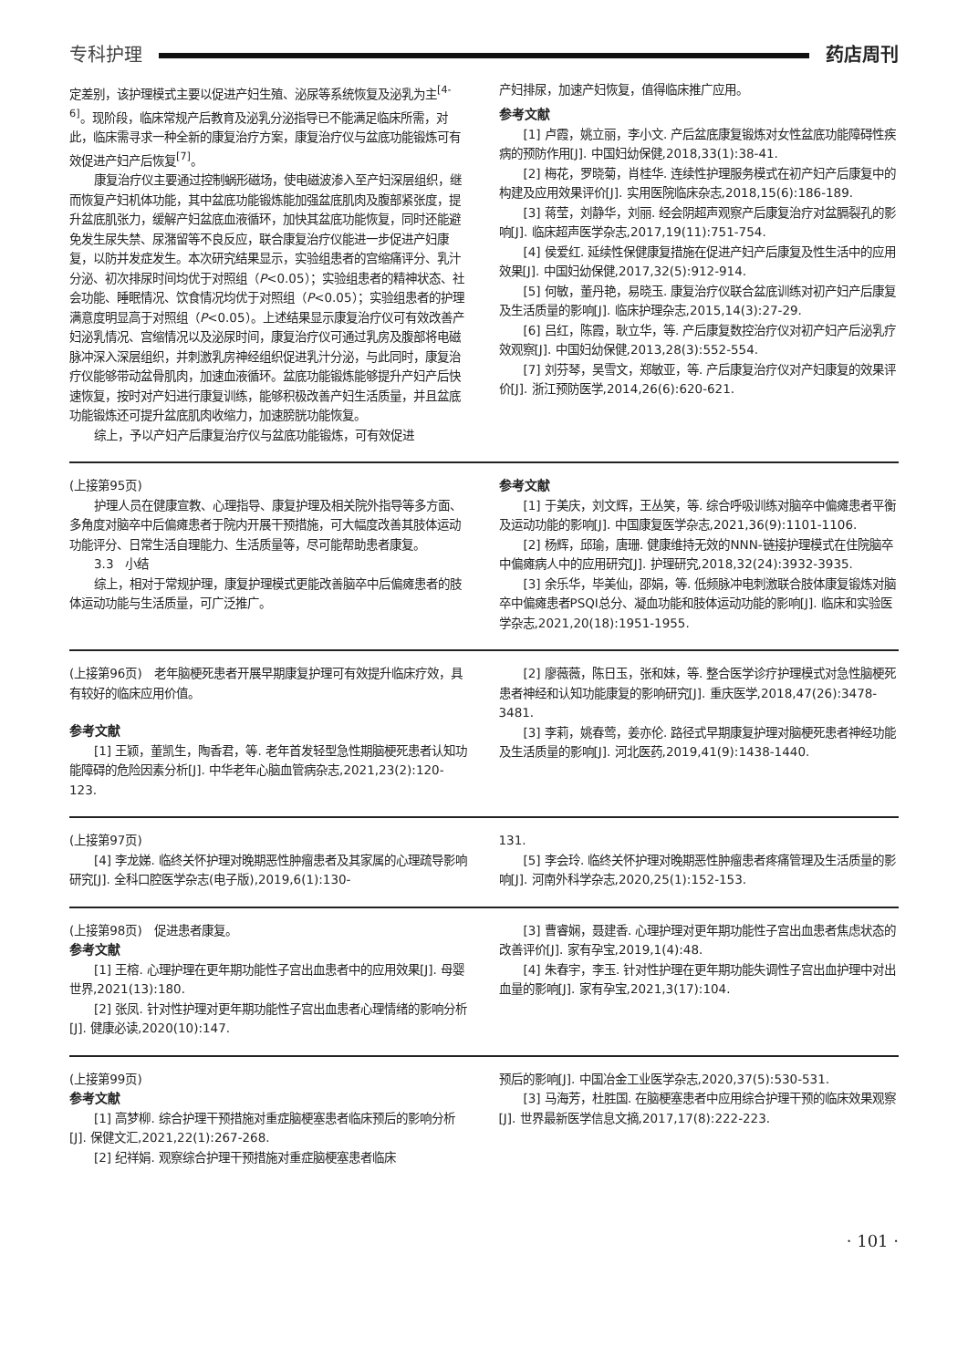专科护理 药店周刊
定差别，该护理模式主要以促进产妇生殖、泌尿等系统恢复及泌乳为主<sup>[4-6]</sup>。现阶段，临床常规产后教育及泌乳分泌指导已不能满足临床所需，对此，临床需寻求一种全新的康复治疗方案，康复治疗仪与盆底功能锻炼可有效促进产妇产后恢复<sup>[7]</sup>。
康复治疗仪主要通过控制蜗形磁场，使电磁波渗入至产妇深层组织，继而恢复产妇机体功能，其中盆底功能锻炼能加强盆底肌肉及腹部紧张度，提升盆底肌张力，缓解产妇盆底血液循环，加快其盆底功能恢复，同时还能避免发生尿失禁、尿潴留等不良反应，联合康复治疗仪能进一步促进产妇康复，以防并发症发生。本次研究结果显示，实验组患者的宫缩痛评分、乳汁分泌、初次排尿时间均优于对照组（P<0.05）；实验组患者的精神状态、社会功能、睡眠情况、饮食情况均优于对照组（P<0.05）；实验组患者的护理满意度明显高于对照组（P<0.05）。上述结果显示康复治疗仪可有效改善产妇泌乳情况、宫缩情况以及泌尿时间，康复治疗仪可通过乳房及腹部将电磁脉冲深入深层组织，并刺激乳房神经组织促进乳汁分泌，与此同时，康复治疗仪能够带动盆骨肌肉，加速血液循环。盆底功能锻炼能够提升产妇产后快速恢复，按时对产妇进行康复训练，能够积极改善产妇生活质量，并且盆底功能锻炼还可提升盆底肌肉收缩力，加速膀胱功能恢复。
综上，予以产妇产后康复治疗仪与盆底功能锻炼，可有效促进
产妇排尿，加速产妇恢复，值得临床推广应用。
参考文献
[1] 卢霞，姚立丽，李小文. 产后盆底康复锻炼对女性盆底功能障碍性疾病的预防作用[J]. 中国妇幼保健,2018,33(1):38-41.
[2] 梅花，罗晓菊，肖桂华. 连续性护理服务模式在初产妇产后康复中的构建及应用效果评价[J]. 实用医院临床杂志,2018,15(6):186-189.
[3] 蒋莹，刘静华，刘丽. 经会阴超声观察产后康复治疗对盆膈裂孔的影响[J]. 临床超声医学杂志,2017,19(11):751-754.
[4] 侯爱红. 延续性保健康复措施在促进产妇产后康复及性生活中的应用效果[J]. 中国妇幼保健,2017,32(5):912-914.
[5] 何敏，董丹艳，易晓玉. 康复治疗仪联合盆底训练对初产妇产后康复及生活质量的影响[J]. 临床护理杂志,2015,14(3):27-29.
[6] 吕红，陈霞，耿立华，等. 产后康复数控治疗仪对初产妇产后泌乳疗效观察[J]. 中国妇幼保健,2013,28(3):552-554.
[7] 刘芬琴，吴雪文，郑敏亚，等. 产后康复治疗仪对产妇康复的效果评价[J]. 浙江预防医学,2014,26(6):620-621.
(上接第95页)
护理人员在健康宣教、心理指导、康复护理及相关院外指导等多方面、多角度对脑卒中后偏瘫患者于院内开展干预措施，可大幅度改善其肢体运动功能评分、日常生活自理能力、生活质量等，尽可能帮助患者康复。
3.3　小结
综上，相对于常规护理，康复护理模式更能改善脑卒中后偏瘫患者的肢体运动功能与生活质量，可广泛推广。
参考文献
[1] 于美庆，刘文辉，王丛笑，等. 综合呼吸训练对脑卒中偏瘫患者平衡及运动功能的影响[J]. 中国康复医学杂志,2021,36(9):1101-1106.
[2] 杨辉，邱瑜，唐珊. 健康维持无效的NNN-链接护理模式在住院脑卒中偏瘫病人中的应用研究[J]. 护理研究,2018,32(24):3932-3935.
[3] 余乐华，毕美仙，邵娟，等. 低频脉冲电刺激联合肢体康复锻炼对脑卒中偏瘫患者PSQI总分、凝血功能和肢体运动功能的影响[J]. 临床和实验医学杂志,2021,20(18):1951-1955.
(上接第96页)　老年脑梗死患者开展早期康复护理可有效提升临床疗效，具有较好的临床应用价值。
参考文献
[1] 王颖，董凯生，陶香君，等. 老年首发轻型急性期脑梗死患者认知功能障碍的危险因素分析[J]. 中华老年心脑血管病杂志,2021,23(2):120-123.
[2] 廖薇薇，陈日玉，张和妹，等. 整合医学诊疗护理模式对急性脑梗死患者神经和认知功能康复的影响研究[J]. 重庆医学,2018,47(26):3478-3481.
[3] 李莉，姚春莺，姜亦伦. 路径式早期康复护理对脑梗死患者神经功能及生活质量的影响[J]. 河北医药,2019,41(9):1438-1440.
(上接第97页)
[4] 李龙娣. 临终关怀护理对晚期恶性肿瘤患者及其家属的心理疏导影响研究[J]. 全科口腔医学杂志(电子版),2019,6(1):130-
131.
[5] 李会玲. 临终关怀护理对晚期恶性肿瘤患者疼痛管理及生活质量的影响[J]. 河南外科学杂志,2020,25(1):152-153.
(上接第98页)　促进患者康复。
参考文献
[1] 王榕. 心理护理在更年期功能性子宫出血患者中的应用效果[J]. 母婴世界,2021(13):180.
[2] 张凤. 针对性护理对更年期功能性子宫出血患者心理情绪的影响分析[J]. 健康必读,2020(10):147.
[3] 曹睿娴，聂建香. 心理护理对更年期功能性子宫出血患者焦虑状态的改善评价[J]. 家有孕宝,2019,1(4):48.
[4] 朱春宇，李玉. 针对性护理在更年期功能失调性子宫出血护理中对出血量的影响[J]. 家有孕宝,2021,3(17):104.
(上接第99页)
参考文献
[1] 高梦柳. 综合护理干预措施对重症脑梗塞患者临床预后的影响分析[J]. 保健文汇,2021,22(1):267-268.
[2] 纪祥娟. 观察综合护理干预措施对重症脑梗塞患者临床
预后的影响[J]. 中国冶金工业医学杂志,2020,37(5):530-531.
[3] 马海芳，杜胜国. 在脑梗塞患者中应用综合护理干预的临床效果观察[J]. 世界最新医学信息文摘,2017,17(8):222-223.
· 101 ·